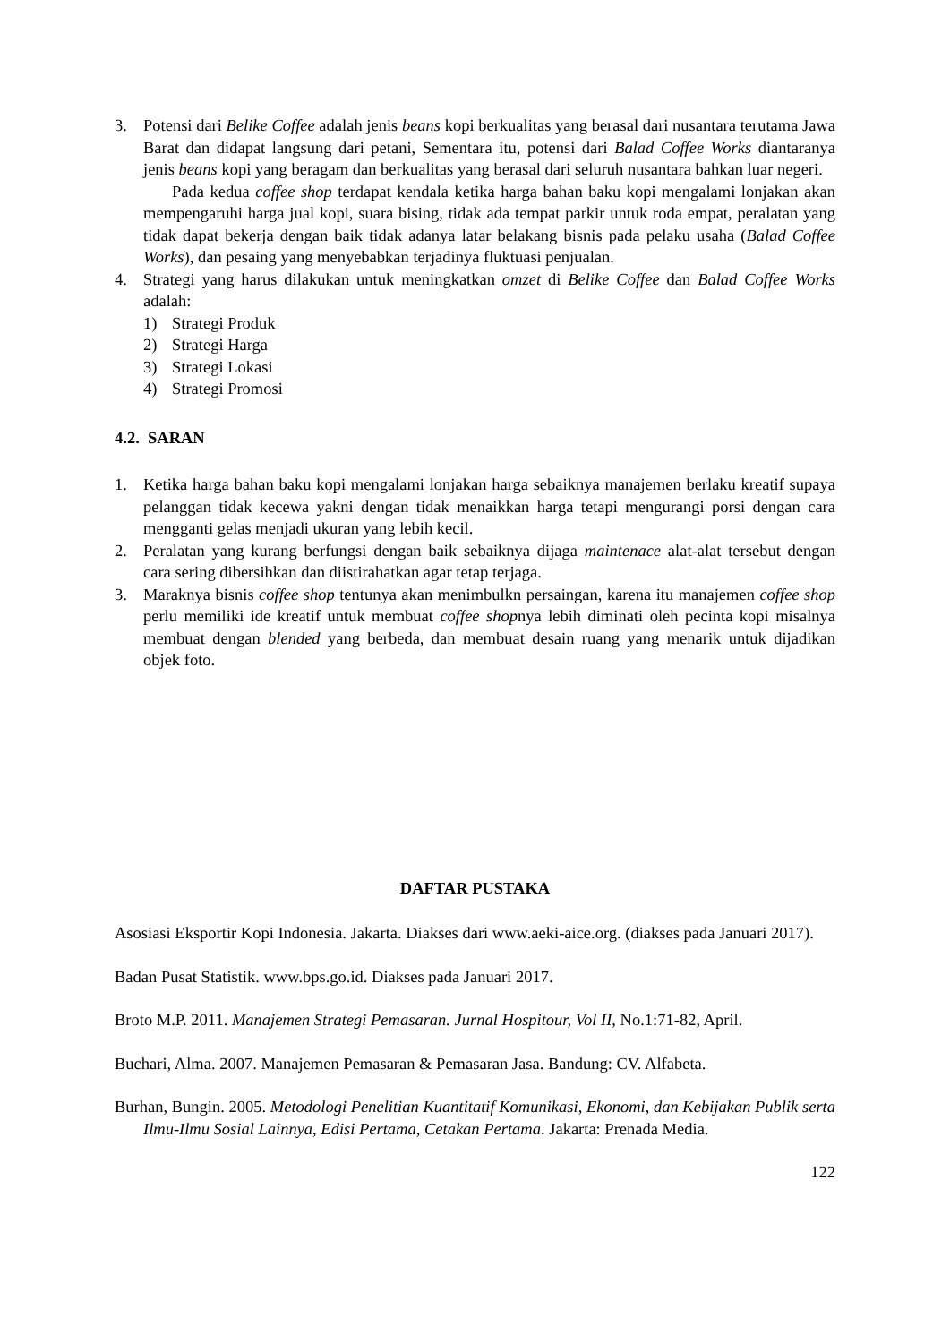3. Potensi dari Belike Coffee adalah jenis beans kopi berkualitas yang berasal dari nusantara terutama Jawa Barat dan didapat langsung dari petani, Sementara itu, potensi dari Balad Coffee Works diantaranya jenis beans kopi yang beragam dan berkualitas yang berasal dari seluruh nusantara bahkan luar negeri.
Pada kedua coffee shop terdapat kendala ketika harga bahan baku kopi mengalami lonjakan akan mempengaruhi harga jual kopi, suara bising, tidak ada tempat parkir untuk roda empat, peralatan yang tidak dapat bekerja dengan baik tidak adanya latar belakang bisnis pada pelaku usaha (Balad Coffee Works), dan pesaing yang menyebabkan terjadinya fluktuasi penjualan.
4. Strategi yang harus dilakukan untuk meningkatkan omzet di Belike Coffee dan Balad Coffee Works adalah:
1) Strategi Produk
2) Strategi Harga
3) Strategi Lokasi
4) Strategi Promosi
4.2. SARAN
1. Ketika harga bahan baku kopi mengalami lonjakan harga sebaiknya manajemen berlaku kreatif supaya pelanggan tidak kecewa yakni dengan tidak menaikkan harga tetapi mengurangi porsi dengan cara mengganti gelas menjadi ukuran yang lebih kecil.
2. Peralatan yang kurang berfungsi dengan baik sebaiknya dijaga maintenace alat-alat tersebut dengan cara sering dibersihkan dan diistirahatkan agar tetap terjaga.
3. Maraknya bisnis coffee shop tentunya akan menimbulkn persaingan, karena itu manajemen coffee shop perlu memiliki ide kreatif untuk membuat coffee shopnya lebih diminati oleh pecinta kopi misalnya membuat dengan blended yang berbeda, dan membuat desain ruang yang menarik untuk dijadikan objek foto.
DAFTAR PUSTAKA
Asosiasi Eksportir Kopi Indonesia. Jakarta. Diakses dari www.aeki-aice.org. (diakses pada Januari 2017).
Badan Pusat Statistik. www.bps.go.id. Diakses pada Januari 2017.
Broto M.P. 2011. Manajemen Strategi Pemasaran. Jurnal Hospitour, Vol II, No.1:71-82, April.
Buchari, Alma. 2007. Manajemen Pemasaran & Pemasaran Jasa. Bandung: CV. Alfabeta.
Burhan, Bungin. 2005. Metodologi Penelitian Kuantitatif Komunikasi, Ekonomi, dan Kebijakan Publik serta Ilmu-Ilmu Sosial Lainnya, Edisi Pertama, Cetakan Pertama. Jakarta: Prenada Media.
122